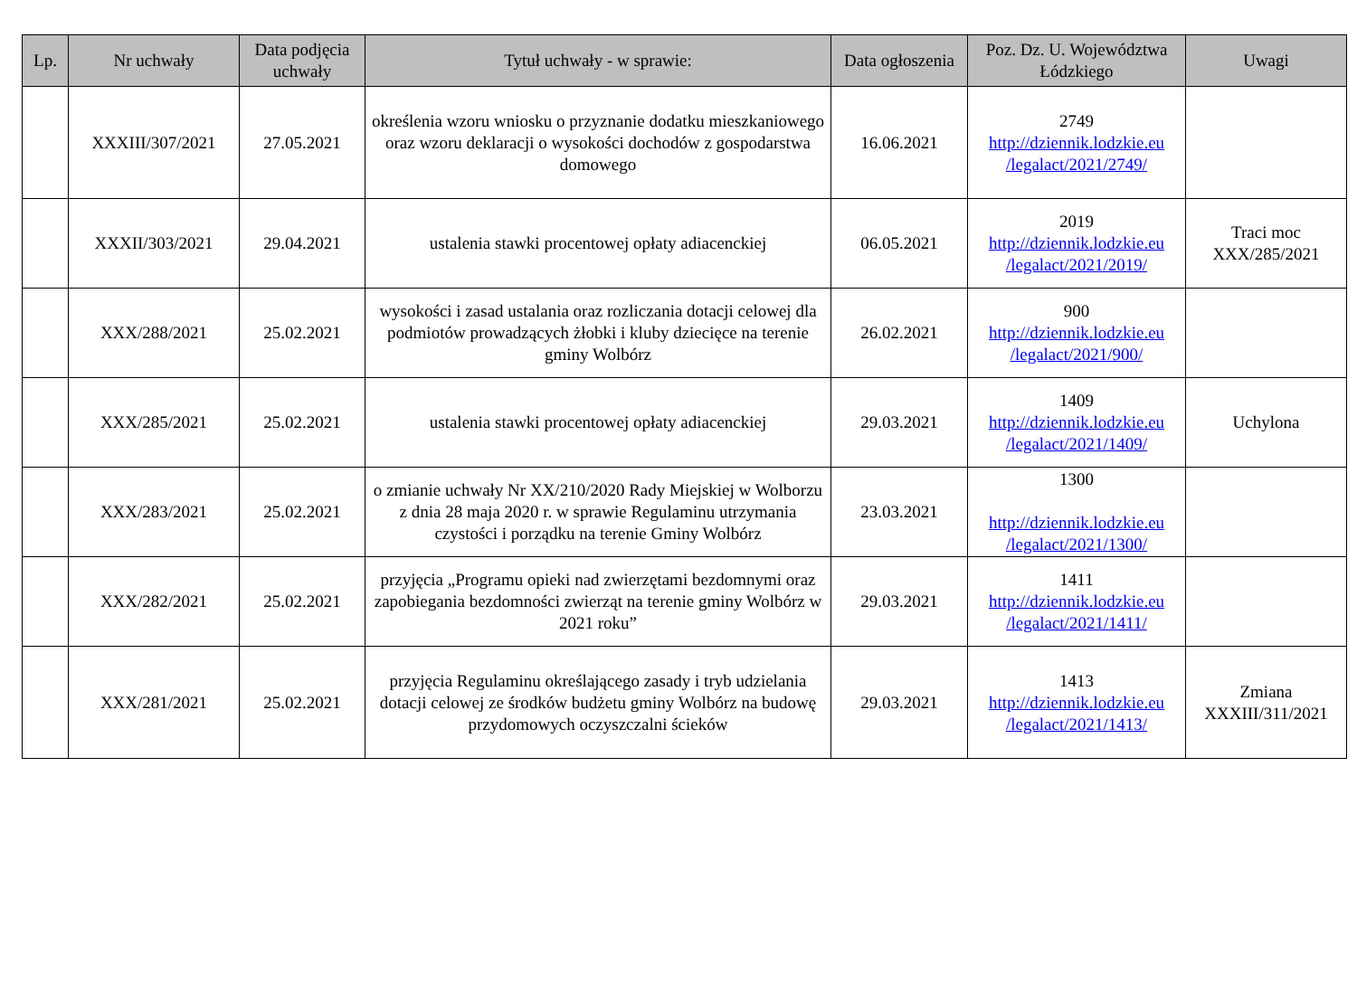| Lp. | Nr uchwały | Data podjęcia uchwały | Tytuł uchwały - w sprawie: | Data ogłoszenia | Poz. Dz. U. Województwa Łódzkiego | Uwagi |
| --- | --- | --- | --- | --- | --- | --- |
| | XXXIII/307/2021 | 27.05.2021 | określenia wzoru wniosku o przyznanie dodatku mieszkaniowego oraz wzoru deklaracji o wysokości dochodów z gospodarstwa domowego | 16.06.2021 | 2749 http://dziennik.lodzkie.eu /legalact/2021/2749/ | |
| | XXXII/303/2021 | 29.04.2021 | ustalenia stawki procentowej opłaty adiacenckiej | 06.05.2021 | 2019 http://dziennik.lodzkie.eu /legalact/2021/2019/ | Traci moc XXX/285/2021 |
| | XXX/288/2021 | 25.02.2021 | wysokości i zasad ustalania oraz rozliczania dotacji celowej dla podmiotów prowadzących żłobki i kluby dziecięce na terenie gminy Wolbórz | 26.02.2021 | 900 http://dziennik.lodzkie.eu /legalact/2021/900/ | |
| | XXX/285/2021 | 25.02.2021 | ustalenia stawki procentowej opłaty adiacenckiej | 29.03.2021 | 1409 http://dziennik.lodzkie.eu /legalact/2021/1409/ | Uchylona |
| | XXX/283/2021 | 25.02.2021 | o zmianie uchwały Nr XX/210/2020 Rady Miejskiej w Wolborzu z dnia 28 maja 2020 r. w sprawie Regulaminu utrzymania czystości i porządku na terenie Gminy Wolbórz | 23.03.2021 | 1300 http://dziennik.lodzkie.eu /legalact/2021/1300/ | |
| | XXX/282/2021 | 25.02.2021 | przyjęcia „Programu opieki nad zwierzętami bezdomnymi oraz zapobiegania bezdomności zwierząt na terenie gminy Wolbórz w 2021 roku” | 29.03.2021 | 1411 http://dziennik.lodzkie.eu /legalact/2021/1411/ | |
| | XXX/281/2021 | 25.02.2021 | przyjęcia Regulaminu określającego zasady i tryb udzielania dotacji celowej ze środków budżetu gminy Wolbórz na budowę przydomowych oczyszczalni ścieków | 29.03.2021 | 1413 http://dziennik.lodzkie.eu /legalact/2021/1413/ | Zmiana XXXIII/311/2021 |